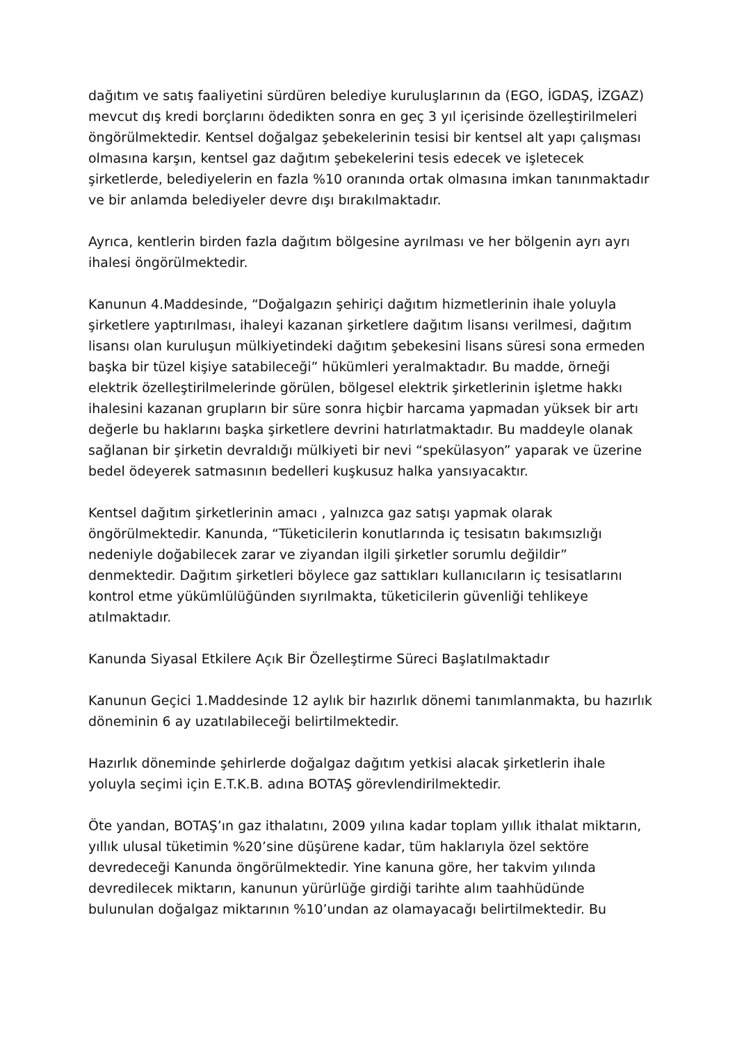dağıtım ve satış faaliyetini sürdüren belediye kuruluşlarının da (EGO, İGDAŞ, İZGAZ) mevcut dış kredi borçlarını ödedikten sonra en geç 3 yıl içerisinde özelleştirilmeleri öngörülmektedir. Kentsel doğalgaz şebekelerinin tesisi bir kentsel alt yapı çalışması olmasına karşın, kentsel gaz dağıtım şebekelerini tesis edecek ve işletecek şirketlerde, belediyelerin en fazla %10 oranında ortak olmasına imkan tanınmaktadır ve bir anlamda belediyeler devre dışı bırakılmaktadır.
Ayrıca, kentlerin birden fazla dağıtım bölgesine ayrılması ve her bölgenin ayrı ayrı ihalesi öngörülmektedir.
Kanunun 4.Maddesinde, “Doğalgazın şehiriçi dağıtım hizmetlerinin ihale yoluyla şirketlere yaptırılması, ihaleyi kazanan şirketlere dağıtım lisansı verilmesi, dağıtım lisansı olan kuruluşun mülkiyetindeki dağıtım şebekesini lisans süresi sona ermeden başka bir tüzel kişiye satabileceği” hükümleri yeralmaktadır. Bu madde, örneği elektrik özelleştirilmelerinde görülen, bölgesel elektrik şirketlerinin işletme hakkı ihalesini kazanan grupların bir süre sonra hiçbir harcama yapmadan yüksek bir artı değerle bu haklarını başka şirketlere devrini hatırlatmaktadır. Bu maddeyle olanak sağlanan bir şirketin devraldığı mülkiyeti bir nevi “spekülasyon” yaparak ve üzerine bedel ödeyerek satmasının bedelleri kuşkusuz halka yansıyacaktır.
Kentsel dağıtım şirketlerinin amacı , yalnızca gaz satışı yapmak olarak öngörülmektedir. Kanunda, “Tüketicilerin konutlarında iç tesisatın bakımsızlığı nedeniyle doğabilecek zarar ve ziyandan ilgili şirketler sorumlu değildir” denmektedir. Dağıtım şirketleri böylece gaz sattıkları kullanıcıların iç tesisatlarını kontrol etme yükümlülüğünden sıyrılmakta, tüketicilerin güvenliği tehlikeye atılmaktadır.
Kanunda Siyasal Etkilere Açık Bir Özelleştirme Süreci Başlatılmaktadır
Kanunun Geçici 1.Maddesinde 12 aylık bir hazırlık dönemi tanımlanmakta, bu hazırlık döneminin 6 ay uzatılabileceği belirtilmektedir.
Hazırlık döneminde şehirlerde doğalgaz dağıtım yetkisi alacak şirketlerin ihale yoluyla seçimi için E.T.K.B. adına BOTAŞ görevlendirilmektedir.
Öte yandan, BOTAŞ’ın gaz ithalatını, 2009 yılına kadar toplam yıllık ithalat miktarın, yıllık ulusal tüketimin %20’sine düşürene kadar, tüm haklarıyla özel sektöre devredeceği Kanunda öngörülmektedir. Yine kanuna göre, her takvim yılında devredilecek miktarın, kanunun yürürlüğe girdiği tarihte alım taahhüdünde bulunulan doğalgaz miktarının %10’undan az olamayacağı belirtilmektedir. Bu